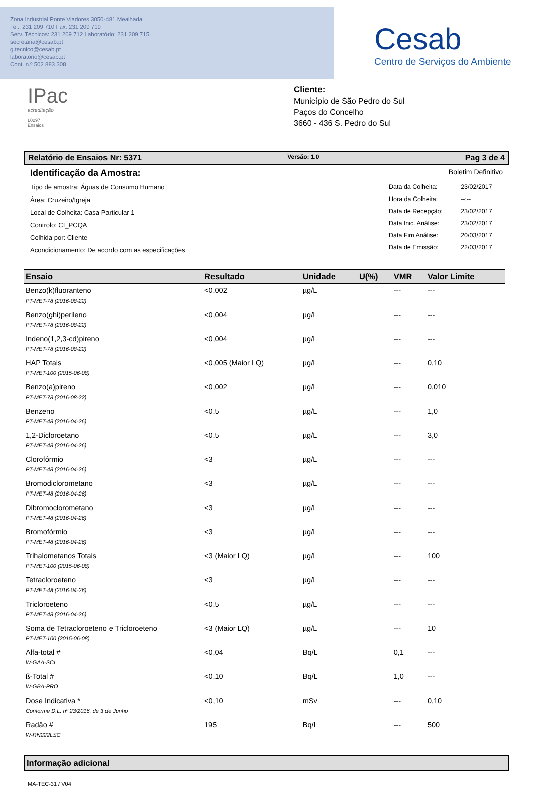Zona Industrial Ponte Viadores 3050-481 Mealhada
Tel.: 231 209 710 Fax: 231 209 719
Serv. Técnicos: 231 209 712 Laboratório: 231 209 715
secretaria@cesab.pt
g.tecnico@cesab.pt
laboratorio@cesab.pt
Cont. n.º 502 883 308
Cesab
Centro de Serviços do Ambiente
IPac
acreditação
L0297
Ensaios
Cliente:
Município de São Pedro do Sul
Paços do Concelho
3660 - 436 S. Pedro do Sul
Relatório de Ensaios Nr: 5371 Versão: 1.0 Pag 3 de 4
Identificação da Amostra:
Tipo de amostra: Águas de Consumo Humano
Área: Cruzeiro/Igreja
Local de Colheita: Casa Particular 1
Controlo: CI_PCQA
Colhida por: Cliente
Acondicionamento: De acordo com as especificações
Boletim Definitivo
| Data da Colheita: | 23/02/2017 |
| Hora da Colheita: | --:-- |
| Data de Recepção: | 23/02/2017 |
| Data Inic. Análise: | 23/02/2017 |
| Data Fim Análise: | 20/03/2017 |
| Data de Emissão: | 22/03/2017 |
| Ensaio | Resultado | Unidade | U(%) | VMR | Valor Limite |
| --- | --- | --- | --- | --- | --- |
| Benzo(k)fluoranteno | <0,002 | µg/L | | --- | --- |
| PT-MET-78 (2016-08-22) | | | | | |
| Benzo(ghi)perileno | <0,004 | µg/L | | --- | --- |
| PT-MET-78 (2016-08-22) | | | | | |
| Indeno(1,2,3-cd)pireno | <0,004 | µg/L | | --- | --- |
| PT-MET-78 (2016-08-22) | | | | | |
| HAP Totais | <0,005 (Maior LQ) | µg/L | | --- | 0,10 |
| PT-MET-100 (2015-06-08) | | | | | |
| Benzo(a)pireno | <0,002 | µg/L | | --- | 0,010 |
| PT-MET-78 (2016-08-22) | | | | | |
| Benzeno | <0,5 | µg/L | | --- | 1,0 |
| PT-MET-48 (2016-04-26) | | | | | |
| 1,2-Dicloroetano | <0,5 | µg/L | | --- | 3,0 |
| PT-MET-48 (2016-04-26) | | | | | |
| Clorofórmio | <3 | µg/L | | --- | --- |
| PT-MET-48 (2016-04-26) | | | | | |
| Bromodiclorometano | <3 | µg/L | | --- | --- |
| PT-MET-48 (2016-04-26) | | | | | |
| Dibromoclorometano | <3 | µg/L | | --- | --- |
| PT-MET-48 (2016-04-26) | | | | | |
| Bromofórmio | <3 | µg/L | | --- | --- |
| PT-MET-48 (2016-04-26) | | | | | |
| Trihalometanos Totais | <3 (Maior LQ) | µg/L | | --- | 100 |
| PT-MET-100 (2015-06-08) | | | | | |
| Tetracloroeteno | <3 | µg/L | | --- | --- |
| PT-MET-48 (2016-04-26) | | | | | |
| Tricloroeteno | <0,5 | µg/L | | --- | --- |
| PT-MET-48 (2016-04-26) | | | | | |
| Soma de Tetracloroeteno e Tricloroeteno | <3 (Maior LQ) | µg/L | | --- | 10 |
| PT-MET-100 (2015-06-08) | | | | | |
| Alfa-total # | <0,04 | Bq/L | | 0,1 | --- |
| W-GAA-SCI | | | | | |
| ß-Total # | <0,10 | Bq/L | | 1,0 | --- |
| W-GBA-PRO | | | | | |
| Dose Indicativa * | <0,10 | mSv | | --- | 0,10 |
| Conforme D.L. nº 23/2016, de 3 de Junho | | | | | |
| Radão # | 195 | Bq/L | | --- | 500 |
| W-RN222LSC | | | | | |
Informação adicional
MA-TEC-31 / V04